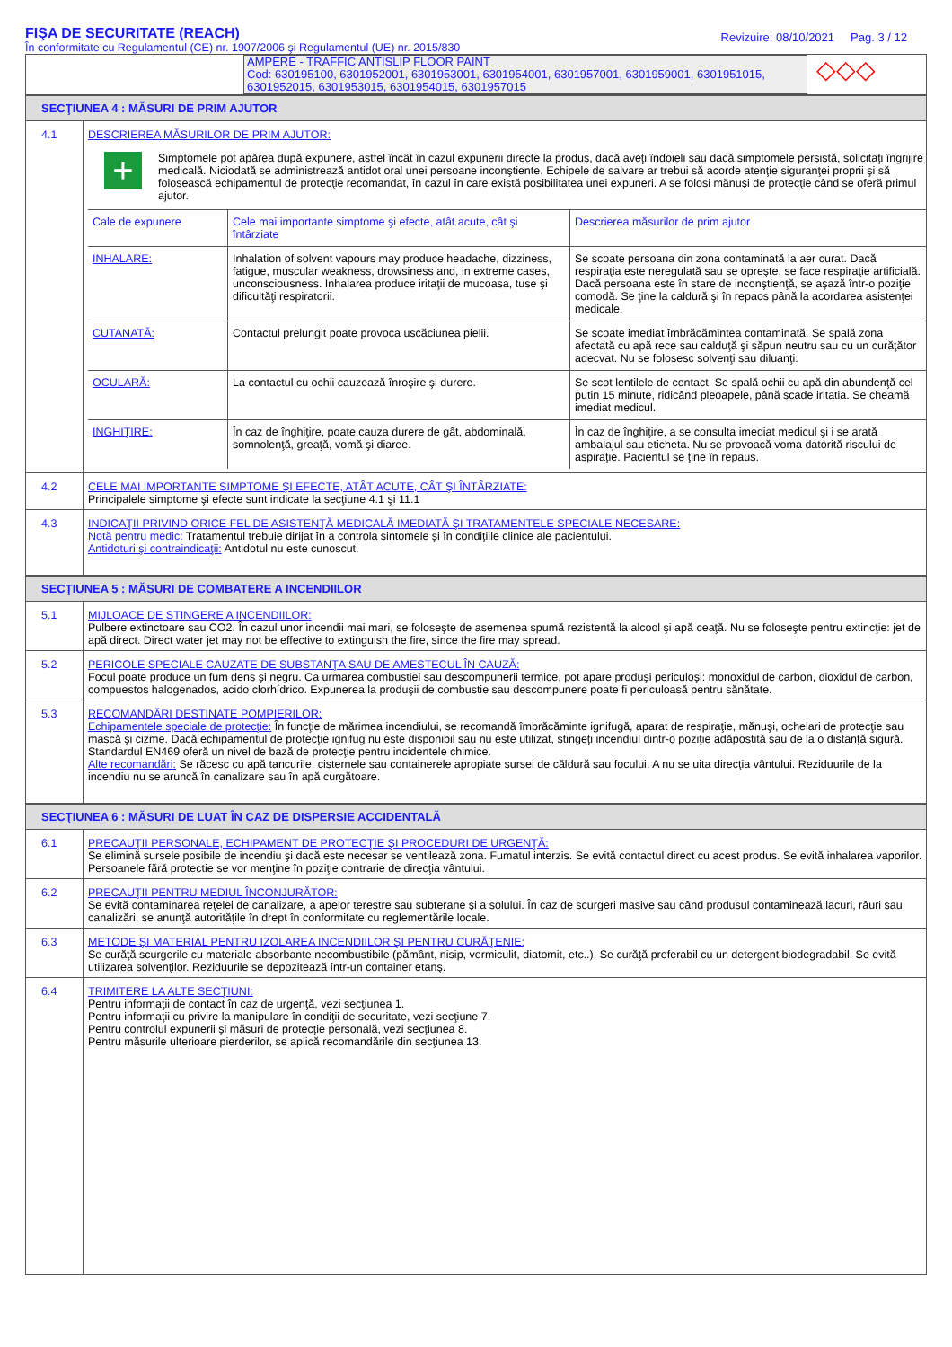FIŞA DE SECURITATE (REACH)
În conformitate cu Regulamentul (CE) nr. 1907/2006 şi Regulamentul (UE) nr. 2015/830
Revizuire: 08/10/2021 Pag. 3 / 12
AMPERE - TRAFFIC ANTISLIP FLOOR PAINT
Cod: 630195100, 6301952001, 6301953001, 6301954001, 6301957001, 6301959001, 6301951015, 6301952015, 6301953015, 6301954015, 6301957015
◇◇◇
SECŢIUNEA 4 : MĂSURI DE PRIM AJUTOR
4.1 DESCRIEREA MĂSURILOR DE PRIM AJUTOR:
+
Simptomele pot apărea după expunere, astfel încât în cazul expunerii directe la produs, dacă aveţi îndoieli sau dacă simptomele persistă, solicitaţi îngrijire medicală. Niciodată se administrează antidot oral unei persoane inconştiente. Echipele de salvare ar trebui să acorde atenţie siguranţei proprii şi să folosească echipamentul de protecţie recomandat, în cazul în care există posibilitatea unei expuneri. A se folosi mănuşi de protecţie când se oferă primul ajutor.
| Cale de expunere | Cele mai importante simptome şi efecte, atât acute, cât şi întârziate | Descrierea măsurilor de prim ajutor |
| --- | --- | --- |
| INHALARE: | Inhalation of solvent vapours may produce headache, dizziness, fatigue, muscular weakness, drowsiness and, in extreme cases, unconsciousness. Inhalarea produce iritaţii de mucoasa, tuse şi dificultăţi respiratorii. | Se scoate persoana din zona contaminată la aer curat. Dacă respiraţia este neregulată sau se opreşte, se face respiraţie artificială. Dacă persoana este în stare de inconştienţă, se aşază într-o poziţie comodă. Se ţine la caldură şi în repaos până la acordarea asistenţei medicale. |
| CUTANATĂ: | Contactul prelungit poate provoca uscăciunea pielii. | Se scoate imediat îmbrăcămintea contaminată. Se spală zona afectată cu apă rece sau calduţă şi săpun neutru sau cu un curăţător adecvat. Nu se folosesc solvenţi sau diluanţi. |
| OCULARĂ: | La contactul cu ochii cauzează înroşire şi durere. | Se scot lentilele de contact. Se spală ochii cu apă din abundenţă cel putin 15 minute, ridicând pleoapele, până scade iritatia. Se cheamă imediat medicul. |
| INGHIŢIRE: | În caz de înghiţire, poate cauza durere de gât, abdominală, somnolenţă, greaţă, vomă şi diaree. | În caz de înghiţire, a se consulta imediat medicul şi i se arată ambalajul sau eticheta. Nu se provoacă voma datorită riscului de aspiraţie. Pacientul se ţine în repaus. |
4.2 CELE MAI IMPORTANTE SIMPTOME ŞI EFECTE, ATÂT ACUTE, CÂT ŞI ÎNTÂRZIATE:
Principalele simptome şi efecte sunt indicate la secţiune 4.1 şi 11.1
4.3 INDICAŢII PRIVIND ORICE FEL DE ASISTENŢĂ MEDICALĂ IMEDIATĂ ŞI TRATAMENTELE SPECIALE NECESARE:
Notă pentru medic: Tratamentul trebuie dirijat în a controla sintomele şi în condiţiile clinice ale pacientului.
Antidoturi şi contraindicaţii: Antidotul nu este cunoscut.
SECŢIUNEA 5 : MĂSURI DE COMBATERE A INCENDIILOR
5.1 MIJLOACE DE STINGERE A INCENDIILOR:
Pulbere extinctoare sau CO2. În cazul unor incendii mai mari, se foloseşte de asemenea spumă rezistentă la alcool şi apă ceaţă. Nu se foloseşte pentru extincţie: jet de apă direct. Direct water jet may not be effective to extinguish the fire, since the fire may spread.
5.2 PERICOLE SPECIALE CAUZATE DE SUBSTANŢA SAU DE AMESTECUL ÎN CAUZĂ:
Focul poate produce un fum dens şi negru. Ca urmarea combustiei sau descompunerii termice, pot apare produşi periculoşi: monoxidul de carbon, dioxidul de carbon, compuestos halogenados, acido clorhídrico. Expunerea la produşii de combustie sau descompunere poate fi periculoasă pentru sănătate.
5.3 RECOMANDĂRI DESTINATE POMPIERILOR:
Echipamentele speciale de protecţie: În funcţie de mărimea incendiului, se recomandă îmbrăcăminte ignifugă, aparat de respiraţie, mănuşi, ochelari de protecţie sau mască şi cizme. Dacă echipamentul de protecţie ignifug nu este disponibil sau nu este utilizat, stingeţi incendiul dintr-o poziţie adăpostită sau de la o distanţă sigură. Standardul EN469 oferă un nivel de bază de protecţie pentru incidentele chimice.
Alte recomandări: Se răcesc cu apă tancurile, cisternele sau containerele apropiate sursei de căldură sau focului. A nu se uita direcţia vântului. Reziduurile de la incendiu nu se aruncă în canalizare sau în apă curgătoare.
SECŢIUNEA 6 : MĂSURI DE LUAT ÎN CAZ DE DISPERSIE ACCIDENTALĂ
6.1 PRECAUŢII PERSONALE, ECHIPAMENT DE PROTECŢIE ŞI PROCEDURI DE URGENŢĂ:
Se elimină sursele posibile de incendiu şi dacă este necesar se ventilează zona. Fumatul interzis. Se evită contactul direct cu acest produs. Se evită inhalarea vaporilor. Persoanele fără protectie se vor menţine în poziţie contrarie de direcţia vântului.
6.2 PRECAUŢII PENTRU MEDIUL ÎNCONJURĂTOR:
Se evită contaminarea reţelei de canalizare, a apelor terestre sau subterane şi a solului. În caz de scurgeri masive sau când produsul contaminează lacuri, râuri sau canalizări, se anunţă autorităţile în drept în conformitate cu reglementările locale.
6.3 METODE ŞI MATERIAL PENTRU IZOLAREA INCENDIILOR ŞI PENTRU CURĂŢENIE:
Se curăţă scurgerile cu materiale absorbante necombustibile (pământ, nisip, vermiculit, diatomit, etc..). Se curăţă preferabil cu un detergent biodegradabil. Se evită utilizarea solvenţilor. Reziduurile se depozitează într-un container etanş.
6.4 TRIMITERE LA ALTE SECŢIUNI:
Pentru informaţii de contact în caz de urgenţă, vezi secţiunea 1.
Pentru informaţii cu privire la manipulare în condiţii de securitate, vezi secţiune 7.
Pentru controlul expunerii şi măsuri de protecţie personală, vezi secţiunea 8.
Pentru măsurile ulterioare pierderilor, se aplică recomandările din secţiunea 13.